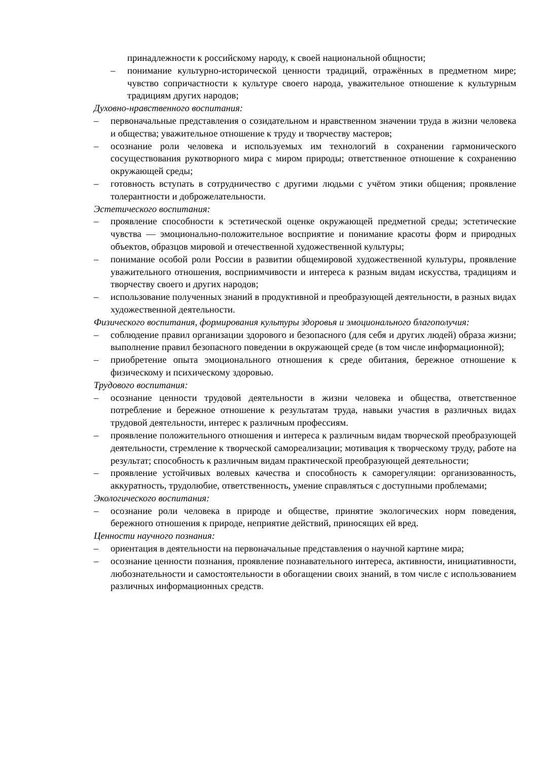принадлежности к российскому народу, к своей национальной общности;
– понимание культурно-исторической ценности традиций, отражённых в предметном мире; чувство сопричастности к культуре своего народа, уважительное отношение к культурным традициям других народов;
Духовно-нравственного воспитания:
– первоначальные представления о созидательном и нравственном значении труда в жизни человека и общества; уважительное отношение к труду и творчеству мастеров;
– осознание роли человека и используемых им технологий в сохранении гармонического сосуществования рукотворного мира с миром природы; ответственное отношение к сохранению окружающей среды;
– готовность вступать в сотрудничество с другими людьми с учётом этики общения; проявление толерантности и доброжелательности.
Эстетического воспитания:
– проявление способности к эстетической оценке окружающей предметной среды; эстетические чувства — эмоционально-положительное восприятие и понимание красоты форм и природных объектов, образцов мировой и отечественной художественной культуры;
– понимание особой роли России в развитии общемировой художественной культуры, проявление уважительного отношения, восприимчивости и интереса к разным видам искусства, традициям и творчеству своего и других народов;
– использование полученных знаний в продуктивной и преобразующей деятельности, в разных видах художественной деятельности.
Физического воспитания, формирования культуры здоровья и эмоционального благополучия:
– соблюдение правил организации здорового и безопасного (для себя и других людей) образа жизни; выполнение правил безопасного поведении в окружающей среде (в том числе информационной);
– приобретение опыта эмоционального отношения к среде обитания, бережное отношение к физическому и психическому здоровью.
Трудового воспитания:
– осознание ценности трудовой деятельности в жизни человека и общества, ответственное потребление и бережное отношение к результатам труда, навыки участия в различных видах трудовой деятельности, интерес к различным профессиям.
– проявление положительного отношения и интереса к различным видам творческой преобразующей деятельности, стремление к творческой самореализации; мотивация к творческому труду, работе на результат; способность к различным видам практической преобразующей деятельности;
– проявление устойчивых волевых качества и способность к саморегуляции: организованность, аккуратность, трудолюбие, ответственность, умение справляться с доступными проблемами;
Экологического воспитания:
– осознание роли человека в природе и обществе, принятие экологических норм поведения, бережного отношения к природе, неприятие действий, приносящих ей вред.
Ценности научного познания:
– ориентация в деятельности на первоначальные представления о научной картине мира;
– осознание ценности познания, проявление познавательного интереса, активности, инициативности, любознательности и самостоятельности в обогащении своих знаний, в том числе с использованием различных информационных средств.